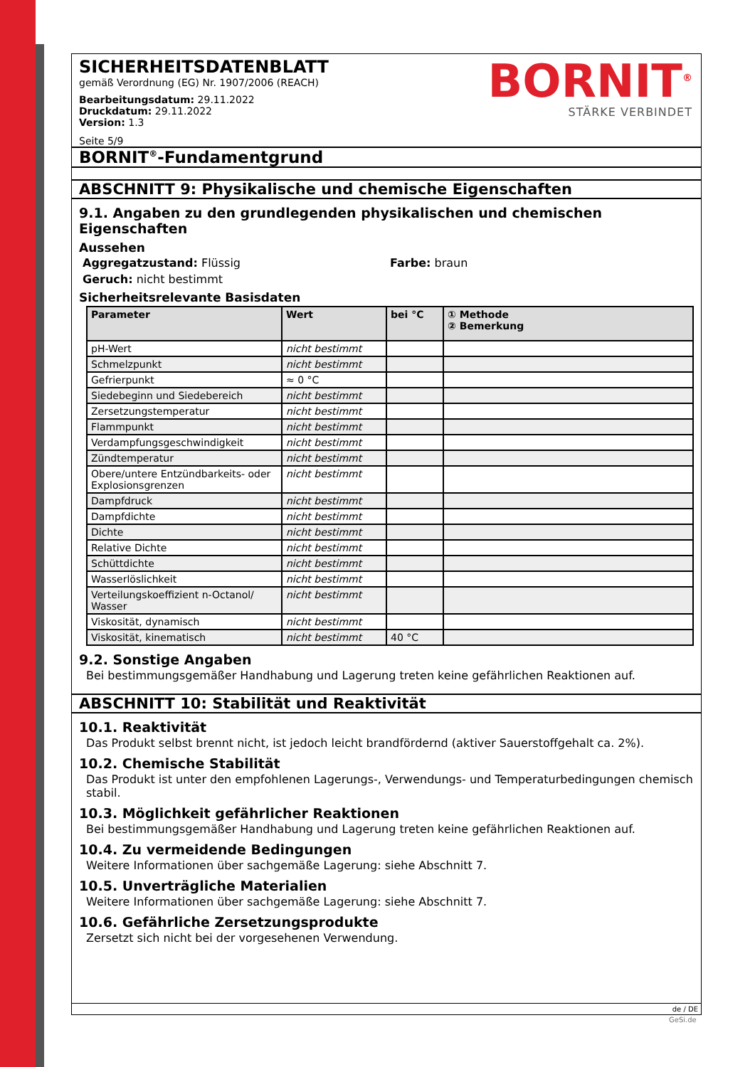SICHERHEITSDATENBLATT
gemäß Verordnung (EG) Nr. 1907/2006 (REACH)
Bearbeitungsdatum: 29.11.2022
Druckdatum: 29.11.2022
Version: 1.3
Seite 5/9
BORNIT<sup>®</sup>
STÄRKE VERBINDET
BORNIT<sup>®</sup>-Fundamentgrund
ABSCHNITT 9: Physikalische und chemische Eigenschaften
9.1. Angaben zu den grundlegenden physikalischen und chemischen Eigenschaften
Aussehen
Aggregatzustand: Flüssig Farbe: braun
Geruch: nicht bestimmt
Sicherheitsrelevante Basisdaten
| Parameter | Wert | bei °C | ① Methode ② Bemerkung |
| --- | --- | --- | --- |
| pH-Wert | nicht bestimmt | | |
| Schmelzpunkt | nicht bestimmt | | |
| Gefrierpunkt | ≈ 0 °C | | |
| Siedebeginn und Siedebereich | nicht bestimmt | | |
| Zersetzungstemperatur | nicht bestimmt | | |
| Flammpunkt | nicht bestimmt | | |
| Verdampfungsgeschwindigkeit | nicht bestimmt | | |
| Zündtemperatur | nicht bestimmt | | |
| Obere/untere Entzündbarkeits- oder Explosionsgrenzen | nicht bestimmt | | |
| Dampfdruck | nicht bestimmt | | |
| Dampfdichte | nicht bestimmt | | |
| Dichte | nicht bestimmt | | |
| Relative Dichte | nicht bestimmt | | |
| Schüttdichte | nicht bestimmt | | |
| Wasserlöslichkeit | nicht bestimmt | | |
| Verteilungskoeffizient n-Octanol/ Wasser | nicht bestimmt | | |
| Viskosität, dynamisch | nicht bestimmt | | |
| Viskosität, kinematisch | nicht bestimmt | 40 °C | |
9.2. Sonstige Angaben
Bei bestimmungsgemäßer Handhabung und Lagerung treten keine gefährlichen Reaktionen auf.
ABSCHNITT 10: Stabilität und Reaktivität
10.1. Reaktivität
Das Produkt selbst brennt nicht, ist jedoch leicht brandfördernd (aktiver Sauerstoffgehalt ca. 2%).
10.2. Chemische Stabilität
Das Produkt ist unter den empfohlenen Lagerungs-, Verwendungs- und Temperaturbedingungen chemisch stabil.
10.3. Möglichkeit gefährlicher Reaktionen
Bei bestimmungsgemäßer Handhabung und Lagerung treten keine gefährlichen Reaktionen auf.
10.4. Zu vermeidende Bedingungen
Weitere Informationen über sachgemäße Lagerung: siehe Abschnitt 7.
10.5. Unverträgliche Materialien
Weitere Informationen über sachgemäße Lagerung: siehe Abschnitt 7.
10.6. Gefährliche Zersetzungsprodukte
Zersetzt sich nicht bei der vorgesehenen Verwendung.
de / DE
GeSi.de